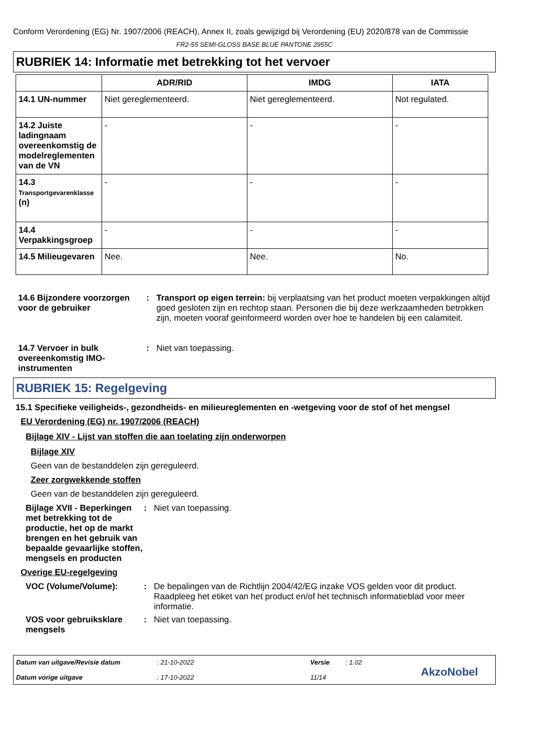Conform Verordening (EG) Nr. 1907/2006 (REACH), Annex II, zoals gewijzigd bij Verordening (EU) 2020/878 van de Commissie
FR2-55 SEMI-GLOSS BASE BLUE PANTONE 2955C
RUBRIEK 14: Informatie met betrekking tot het vervoer
| | ADR/RID | IMDG | IATA |
| --- | --- | --- | --- |
| 14.1 UN-nummer | Niet gereglementeerd. | Niet gereglementeerd. | Not regulated. |
| 14.2 Juiste ladingnaam overeenkomstig de modelreglementen van de VN | - | - | - |
| 14.3 Transportgevarenklasse (n) | - | - | - |
| 14.4 Verpakkingsgroep | - | - | - |
| 14.5 Milieugevaren | Nee. | Nee. | No. |
14.6 Bijzondere voorzorgen voor de gebruiker
: Transport op eigen terrein: bij verplaatsing van het product moeten verpakkingen altijd goed gesloten zijn en rechtop staan. Personen die bij deze werkzaamheden betrokken zijn, moeten vooraf geinformeerd worden over hoe te handelen bij een calamiteit.
14.7 Vervoer in bulk overeenkomstig IMO-instrumenten
: Niet van toepassing.
RUBRIEK 15: Regelgeving
15.1 Specifieke veiligheids-, gezondheids- en milieureglementen en -wetgeving voor de stof of het mengsel
EU Verordening (EG) nr. 1907/2006 (REACH)
Bijlage XIV - Lijst van stoffen die aan toelating zijn onderworpen
Bijlage XIV
Geen van de bestanddelen zijn gereguleerd.
Zeer zorgwekkende stoffen
Geen van de bestanddelen zijn gereguleerd.
Bijlage XVII - Beperkingen met betrekking tot de productie, het op de markt brengen en het gebruik van bepaalde gevaarlijke stoffen, mengsels en producten
: Niet van toepassing.
Overige EU-regelgeving
VOC (Volume/Volume): : De bepalingen van de Richtlijn 2004/42/EG inzake VOS gelden voor dit product. Raadpleeg het etiket van het product en/of het technisch informatieblad voor meer informatie.
VOS voor gebruiksklare mengsels
: Niet van toepassing.
Datum van uitgave/Revisie datum
Datum vorige uitgave
: 21-10-2022
: 17-10-2022
Versie
11/14
: 1.02
AkzoNobel